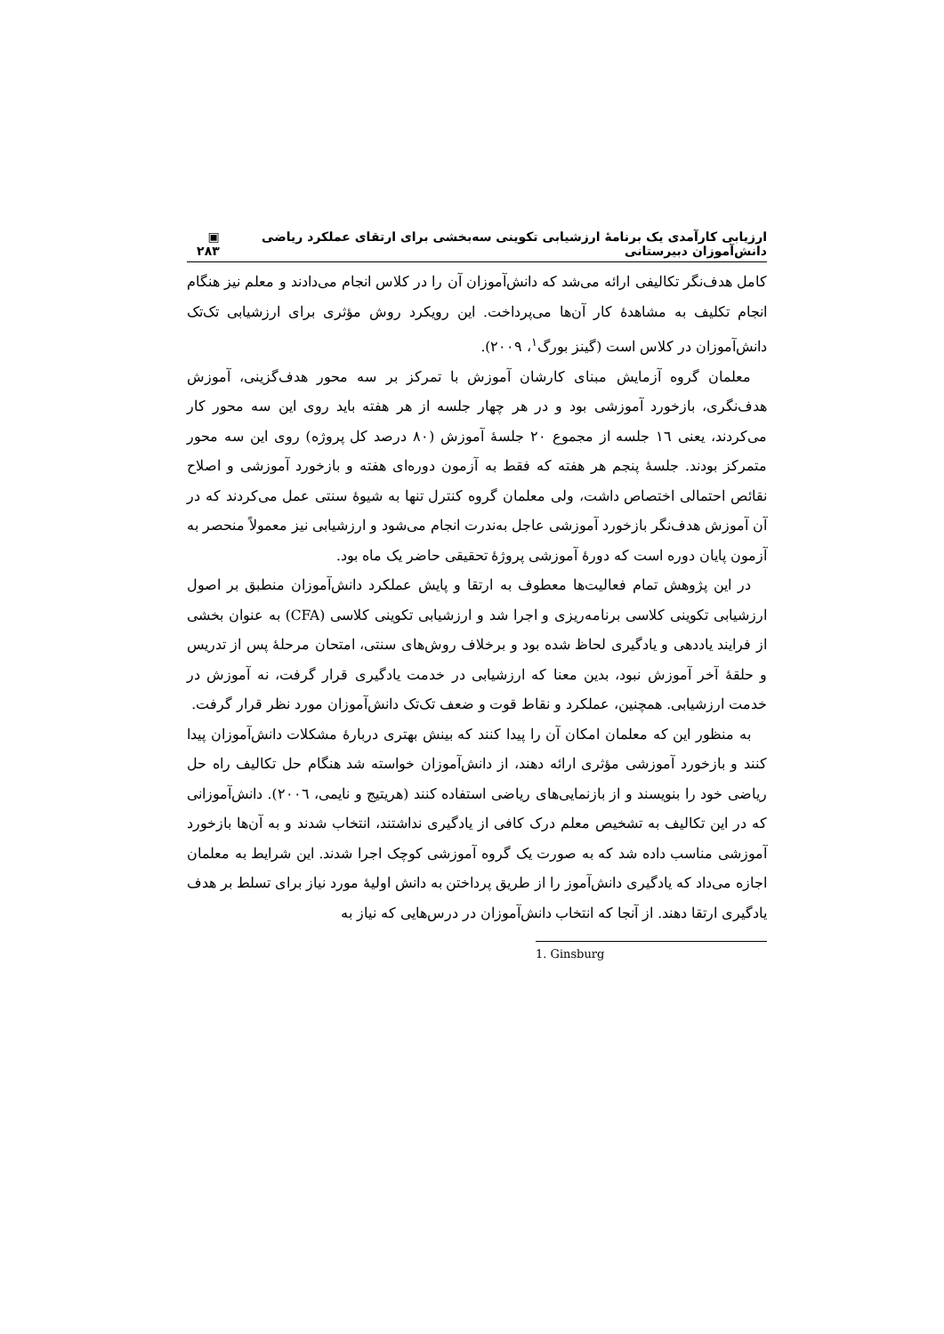ارزیابی کارآمدی یک برنامهٔ ارزشیابی تکوینی سه‌بخشی برای ارتقای عملکرد ریاضی دانش‌آموزان دبیرستانی ▣ ۲۸۳
کامل هدف‌نگر تکالیفی ارائه می‌شد که دانش‌آموزان آن را در کلاس انجام می‌دادند و معلم نیز هنگام انجام تکلیف به مشاهدهٔ کار آن‌ها می‌پرداخت. این رویکرد روش مؤثری برای ارزشیابی تک‌تک دانش‌آموزان در کلاس است (گینز بورگ<sup>۱</sup>، ۲۰۰۹).
معلمان گروه آزمایش مبنای کارشان آموزش با تمرکز بر سه محور هدف‌گزینی، آموزش هدف‌نگری، بازخورد آموزشی بود و در هر چهار جلسه از هر هفته باید روی این سه محور کار می‌کردند، یعنی ۱٦ جلسه از مجموع ۲۰ جلسهٔ آموزش (۸۰ درصد کل پروژه) روی این سه محور متمرکز بودند. جلسهٔ پنجم هر هفته که فقط به آزمون دوره‌ای هفته و بازخورد آموزشی و اصلاح نقائص احتمالی اختصاص داشت، ولی معلمان گروه کنترل تنها به شیوهٔ سنتی عمل می‌کردند که در آن آموزش هدف‌نگر بازخورد آموزشی عاجل به‌ندرت انجام می‌شود و ارزشیابی نیز معمولاً منحصر به آزمون پایان دوره است که دورهٔ آموزشی پروژهٔ تحقیقی حاضر یک ماه بود.
در این پژوهش تمام فعالیت‌ها معطوف به ارتقا و پایش عملکرد دانش‌آموزان منطبق بر اصول ارزشیابی تکوینی کلاسی برنامه‌ریزی و اجرا شد و ارزشیابی تکوینی کلاسی (CFA) به عنوان بخشی از فرایند یاددهی و یادگیری لحاظ شده بود و برخلاف روش‌های سنتی، امتحان مرحلهٔ پس از تدریس و حلقهٔ آخر آموزش نبود، بدین معنا که ارزشیابی در خدمت یادگیری قرار گرفت، نه آموزش در خدمت ارزشیابی. همچنین، عملکرد و نقاط قوت و ضعف تک‌تک دانش‌آموزان مورد نظر قرار گرفت.
به منظور این که معلمان امکان آن را پیدا کنند که بینش بهتری دربارهٔ مشکلات دانش‌آموزان پیدا کنند و بازخورد آموزشی مؤثری ارائه دهند، از دانش‌آموزان خواسته شد هنگام حل تکالیف راه حل ریاضی خود را بنویسند و از بازنمایی‌های ریاضی استفاده کنند (هریتیج و نایمی، ۲۰۰٦). دانش‌آموزانی که در این تکالیف به تشخیص معلم درک کافی از یادگیری نداشتند، انتخاب شدند و به آن‌ها بازخورد آموزشی مناسب داده شد که به صورت یک گروه آموزشی کوچک اجرا شدند. این شرایط به معلمان اجازه می‌داد که یادگیری دانش‌آموز را از طریق پرداختن به دانش اولیهٔ مورد نیاز برای تسلط بر هدف یادگیری ارتقا دهند. از آنجا که انتخاب دانش‌آموزان در درس‌هایی که نیاز به
1. Ginsburg